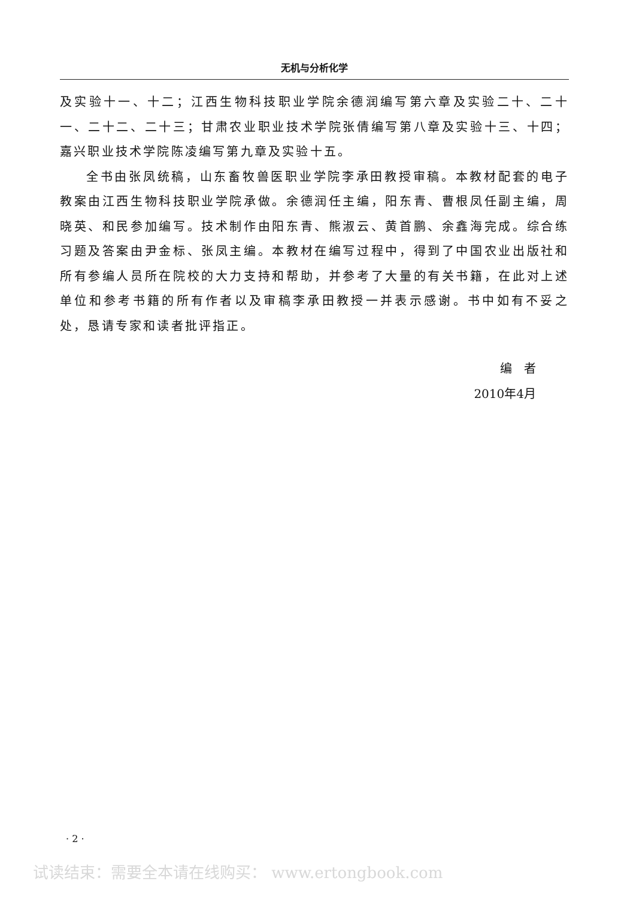无机与分析化学
及实验十一、十二；江西生物科技职业学院余德润编写第六章及实验二十、二十一、二十二、二十三；甘肃农业职业技术学院张倩编写第八章及实验十三、十四；嘉兴职业技术学院陈凌编写第九章及实验十五。
全书由张凤统稿，山东畜牧兽医职业学院李承田教授审稿。本教材配套的电子教案由江西生物科技职业学院承做。余德润任主编，阳东青、曹根凤任副主编，周晓英、和民参加编写。技术制作由阳东青、熊淑云、黄首鹏、余鑫海完成。综合练习题及答案由尹金标、张凤主编。本教材在编写过程中，得到了中国农业出版社和所有参编人员所在院校的大力支持和帮助，并参考了大量的有关书籍，在此对上述单位和参考书籍的所有作者以及审稿李承田教授一并表示感谢。书中如有不妥之处，恳请专家和读者批评指正。
编　者
2010年4月
· 2 ·
试读结束：需要全本请在线购买： www.ertongbook.com